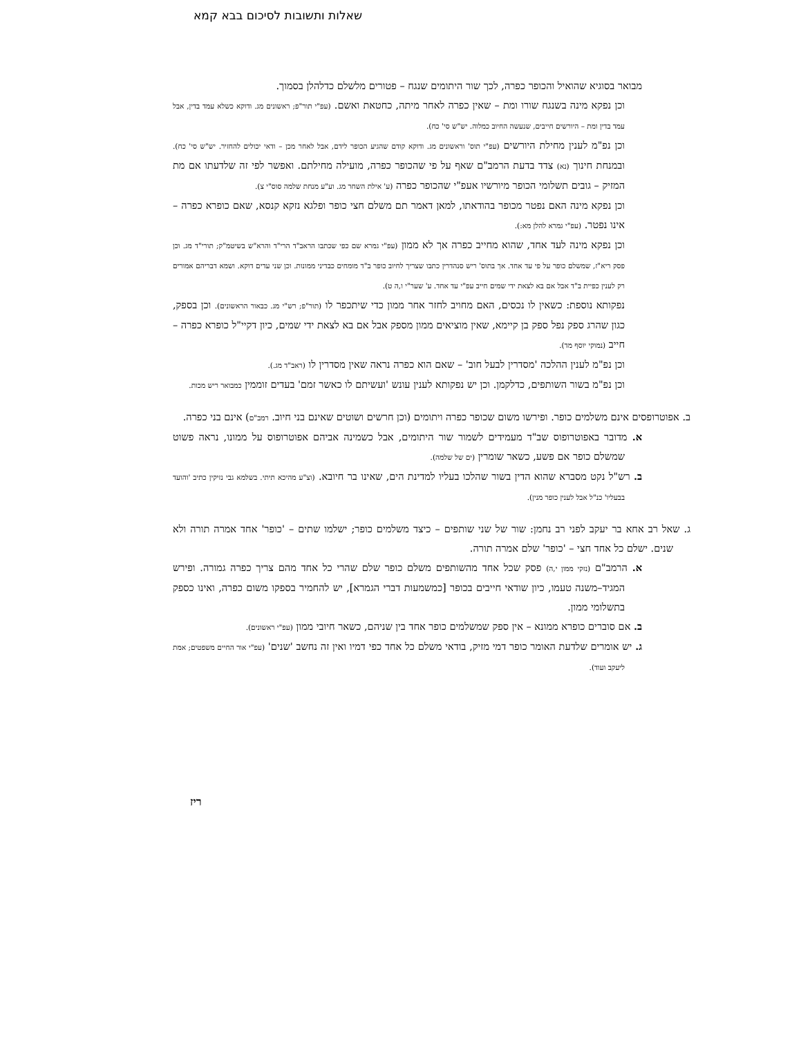שאלות ותשובות לסיכום בבא קמא
מבואר בסוגיא שהואיל והכופר כפרה, לכך שור היתומים שנגח – פטורים מלשלם כדלהלן בסמוך.
וכן נפקא מינה בשנגח שורו ומת – שאין כפרה לאחר מיתה, כחטאת ואשם. (עפ"י תור"פ; ראשונים מג. ודוקא כשלא עמד בדין, אבל עמד בדין ומת – היורשים חייבים, שנעשה החיוב כמלוה. יש"ש סי' כח).
וכן נפ"מ לענין מחילת היורשים (עפ"י תוס' וראשונים מג. ודוקא קודם שהגיע הכופר לידם, אבל לאחר מכן – ודאי יכולים להחזיר. יש"ש סי' כח). ובמנחת חינוך (נא) צדד בדעת הרמב"ם שאף על פי שהכופר כפרה, מועילה מחילתם. ואפשר לפי זה שלדעתו אם מת המזיק – גובים תשלומי הכופר מיורשיו אעפ"י שהכופר כפרה (ע' אילת השחר מג. וע"ע מנחת שלמה סוס"י צ).
וכן נפקא מינה האם נפטר מכופר בהודאתו, למאן דאמר תם משלם חצי כופר ופלגא נזקא קנסא, שאם כופרא כפרה – אינו נפטר. (עפ"י גמרא להלן מא:).
וכן נפקא מינה לעד אחד, שהוא מחייב כפרה אך לא ממון (עפ"י גמרא שם כפי שכתבו הראב"ד הרי"ד והרא"ש בשיטמ"ק; תורי"ד מג. וכן פסק ריא"ז, שמשלם כופר על פי עד אחד. אך בתוס' ריש סנהדרין כתבו שצריך לחיוב כופר ב"ד מומחים כבדיני ממונות. וכן שני עדים דוקא. ושמא דבריהם אמורים רק לענין כפיית ב"ד אבל אם בא לצאת ידי שמים חייב עפ"י עד אחד. ע' שער"י ו,ה ט).
נפקותא נוספת: כשאין לו נכסים, האם מחויב לחזר אחר ממון כדי שיתכפר לו (תור"פ; רש"י מג. כבאור הראשונים). וכן בספק, כגון שהרג ספק נפל ספק בן קיימא, שאין מוציאים ממון מספק אבל אם בא לצאת ידי שמים, כיון דקיי"ל כופרא כפרה – חייב (נמוקי יוסף מד).
וכן נפ"מ לענין ההלכה 'מסדרין לבעל חוב' – שאם הוא כפרה נראה שאין מסדרין לו (ראב"ד מג.).
וכן נפ"מ בשור השותפים, כדלקמן. וכן יש נפקותא לענין עונש 'ועשיתם לו כאשר זמם' בעדים זוממין כמבואר ריש מכות.
ב. אפוטרופסים אינם משלמים כופר. ופירשו משום שכופר כפרה ויתומים (וכן חרשים ושוטים שאינם בני חיוב. רמב"ם) אינם בני כפרה.
א. מדובר באפוטרופוס שב"ד מעמידים לשמור שור היתומים, אבל כשמינה אביהם אפוטרופוס על ממונו, נראה פשוט שמשלם כופר אם פשע, כשאר שומרין (ים של שלמה).
ב. רש"ל נקט מסברא שהוא הדין בשור שהלכו בעליו למדינת הים, שאינו בר חיובא. (וצ"ע מהיכא תיתי. בשלמא גבי נזיקין כתיב 'והועד בבעליו' כנ"ל אבל לענין כופר מנין).
ג. שאל רב אחא בר יעקב לפני רב נחמן: שור של שני שותפים – כיצד משלמים כופר; ישלמו שתים – 'כופר' אחד אמרה תורה ולא שנים. ישלם כל אחד חצי – 'כופר' שלם אמרה תורה.
א. הרמב"ם (נזקי ממון י,ה) פסק שכל אחד מהשותפים משלם כופר שלם שהרי כל אחד מהם צריך כפרה גמורה. ופירש המגיד–משנה טעמו, כיון שודאי חייבים בכופר [כמשמעות דברי הגמרא], יש להחמיר בספקו משום כפרה, ואינו כספק בתשלומי ממון.
ב. אם סוברים כופרא ממונא – אין ספק שמשלמים כופר אחד בין שניהם, כשאר חיובי ממון (עפ"י ראשונים).
ג. יש אומרים שלדעת האומר כופר דמי מזיק, בודאי משלם כל אחד כפי דמיו ואין זה נחשב 'שנים' (עפ"י אור החיים משפטים; אמת ליעקב ועוד).
ריז